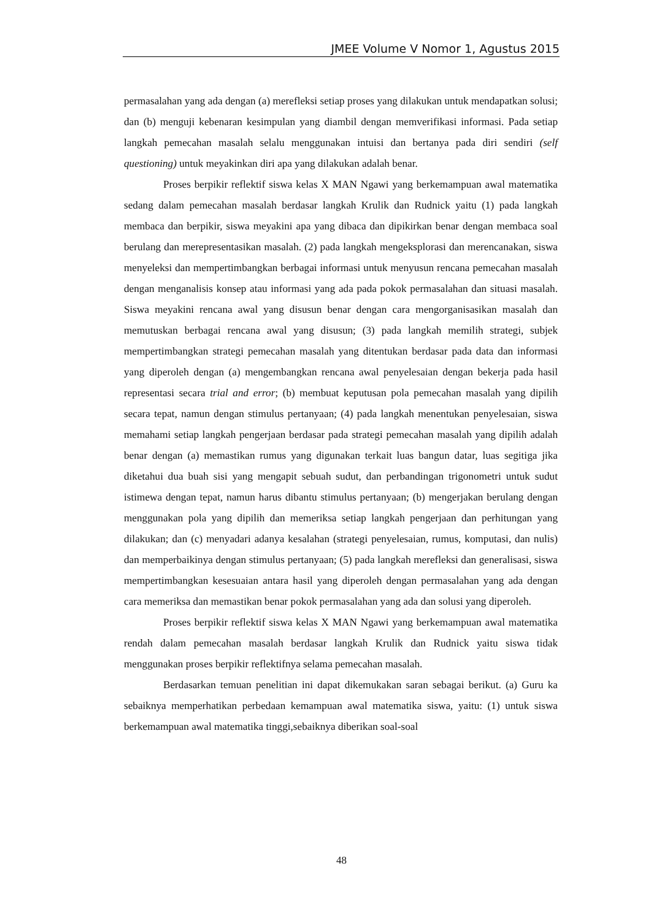JMEE Volume V Nomor 1, Agustus 2015
permasalahan yang ada dengan (a) merefleksi setiap proses yang dilakukan untuk mendapatkan solusi; dan (b) menguji kebenaran kesimpulan yang diambil dengan memverifikasi informasi. Pada setiap langkah pemecahan masalah selalu menggunakan intuisi dan bertanya pada diri sendiri (self questioning) untuk meyakinkan diri apa yang dilakukan adalah benar.
Proses berpikir reflektif siswa kelas X MAN Ngawi yang berkemampuan awal matematika sedang dalam pemecahan masalah berdasar langkah Krulik dan Rudnick yaitu (1) pada langkah membaca dan berpikir, siswa meyakini apa yang dibaca dan dipikirkan benar dengan membaca soal berulang dan merepresentasikan masalah. (2) pada langkah mengeksplorasi dan merencanakan, siswa menyeleksi dan mempertimbangkan berbagai informasi untuk menyusun rencana pemecahan masalah dengan menganalisis konsep atau informasi yang ada pada pokok permasalahan dan situasi masalah. Siswa meyakini rencana awal yang disusun benar dengan cara mengorganisasikan masalah dan memutuskan berbagai rencana awal yang disusun; (3) pada langkah memilih strategi, subjek mempertimbangkan strategi pemecahan masalah yang ditentukan berdasar pada data dan informasi yang diperoleh dengan (a) mengembangkan rencana awal penyelesaian dengan bekerja pada hasil representasi secara trial and error; (b) membuat keputusan pola pemecahan masalah yang dipilih secara tepat, namun dengan stimulus pertanyaan; (4) pada langkah menentukan penyelesaian, siswa memahami setiap langkah pengerjaan berdasar pada strategi pemecahan masalah yang dipilih adalah benar dengan (a) memastikan rumus yang digunakan terkait luas bangun datar, luas segitiga jika diketahui dua buah sisi yang mengapit sebuah sudut, dan perbandingan trigonometri untuk sudut istimewa dengan tepat, namun harus dibantu stimulus pertanyaan; (b) mengerjakan berulang dengan menggunakan pola yang dipilih dan memeriksa setiap langkah pengerjaan dan perhitungan yang dilakukan; dan (c) menyadari adanya kesalahan (strategi penyelesaian, rumus, komputasi, dan nulis) dan memperbaikinya dengan stimulus pertanyaan; (5) pada langkah merefleksi dan generalisasi, siswa mempertimbangkan kesesuaian antara hasil yang diperoleh dengan permasalahan yang ada dengan cara memeriksa dan memastikan benar pokok permasalahan yang ada dan solusi yang diperoleh.
Proses berpikir reflektif siswa kelas X MAN Ngawi yang berkemampuan awal matematika rendah dalam pemecahan masalah berdasar langkah Krulik dan Rudnick yaitu siswa tidak menggunakan proses berpikir reflektifnya selama pemecahan masalah.
Berdasarkan temuan penelitian ini dapat dikemukakan saran sebagai berikut. (a) Guru ka sebaiknya memperhatikan perbedaan kemampuan awal matematika siswa, yaitu: (1) untuk siswa berkemampuan awal matematika tinggi,sebaiknya diberikan soal-soal
48